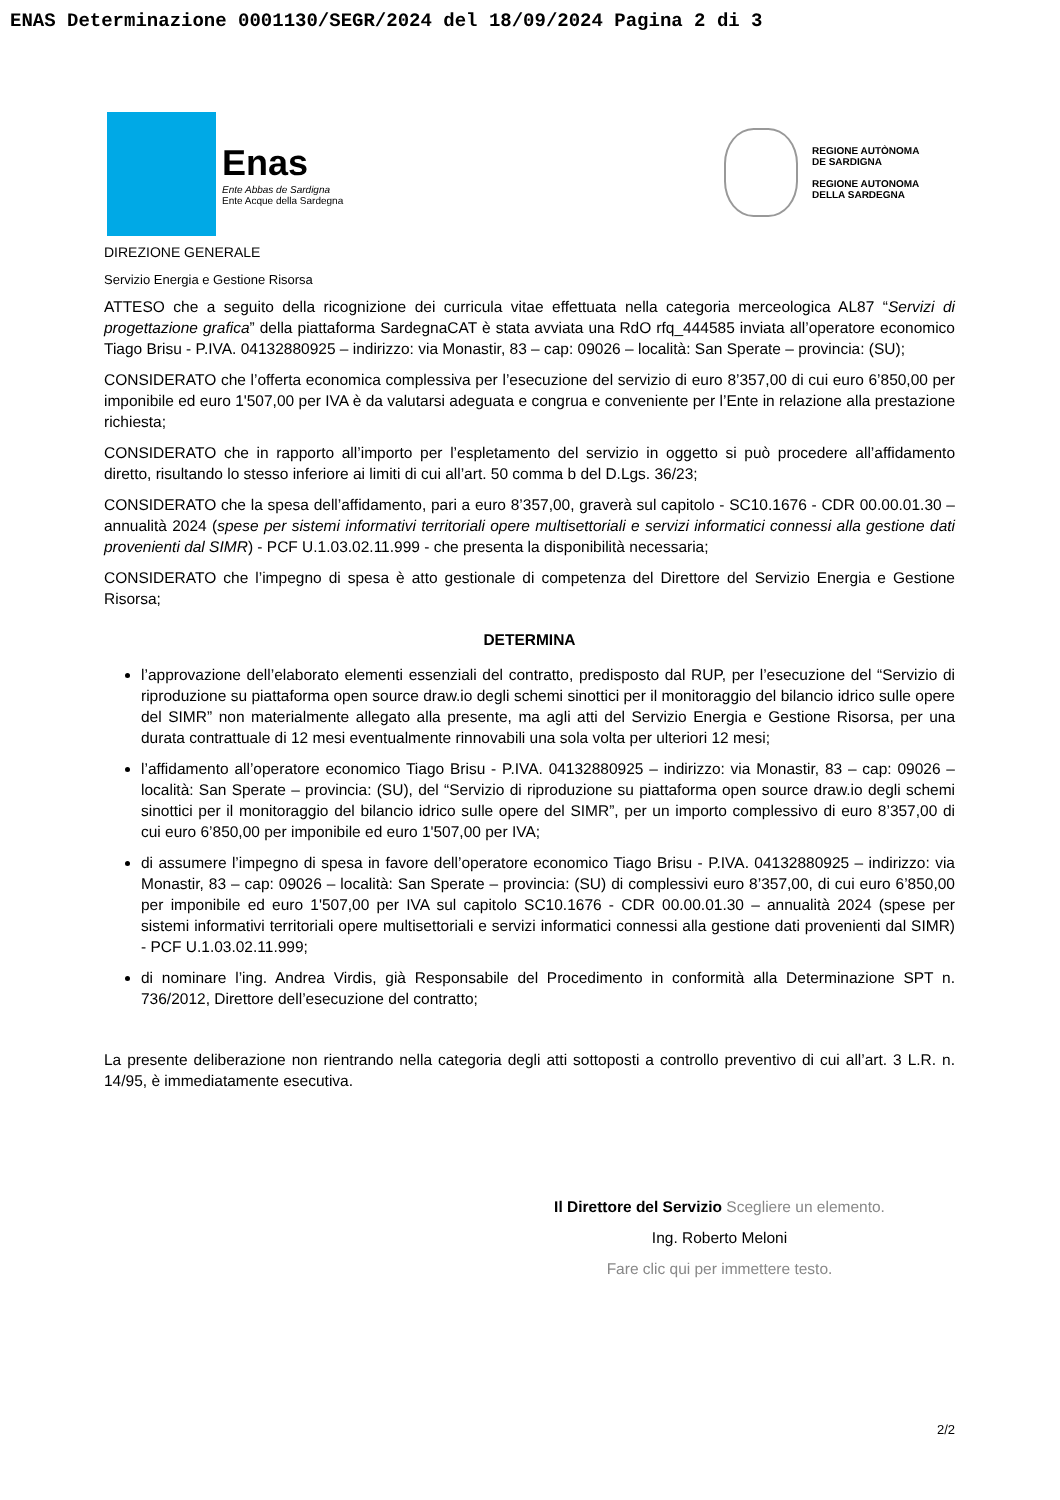ENAS Determinazione 0001130/SEGR/2024 del 18/09/2024 Pagina 2 di 3
Enas
Ente Abbas de Sardigna
Ente Acque della Sardegna
REGIONE AUTÒNOMA
DE SARDIGNA
REGIONE AUTONOMA
DELLA SARDEGNA
DIREZIONE GENERALE
Servizio Energia e Gestione Risorsa
ATTESO che a seguito della ricognizione dei curricula vitae effettuata nella categoria merceologica AL87 “Servizi di progettazione grafica” della piattaforma SardegnaCAT è stata avviata una RdO rfq_444585 inviata all’operatore economico Tiago Brisu - P.IVA. 04132880925 – indirizzo: via Monastir, 83 – cap: 09026 – località: San Sperate – provincia: (SU);
CONSIDERATO che l’offerta economica complessiva per l’esecuzione del servizio di euro 8’357,00 di cui euro 6’850,00 per imponibile ed euro 1'507,00 per IVA è da valutarsi adeguata e congrua e conveniente per l’Ente in relazione alla prestazione richiesta;
CONSIDERATO che in rapporto all’importo per l’espletamento del servizio in oggetto si può procedere all’affidamento diretto, risultando lo stesso inferiore ai limiti di cui all’art. 50 comma b del D.Lgs. 36/23;
CONSIDERATO che la spesa dell’affidamento, pari a euro 8’357,00, graverà sul capitolo - SC10.1676 - CDR 00.00.01.30 – annualità 2024 (spese per sistemi informativi territoriali opere multisettoriali e servizi informatici connessi alla gestione dati provenienti dal SIMR) - PCF U.1.03.02.11.999 - che presenta la disponibilità necessaria;
CONSIDERATO che l’impegno di spesa è atto gestionale di competenza del Direttore del Servizio Energia e Gestione Risorsa;
DETERMINA
l’approvazione dell’elaborato elementi essenziali del contratto, predisposto dal RUP, per l’esecuzione del “Servizio di riproduzione su piattaforma open source draw.io degli schemi sinottici per il monitoraggio del bilancio idrico sulle opere del SIMR” non materialmente allegato alla presente, ma agli atti del Servizio Energia e Gestione Risorsa, per una durata contrattuale di 12 mesi eventualmente rinnovabili una sola volta per ulteriori 12 mesi;
l’affidamento all’operatore economico Tiago Brisu - P.IVA. 04132880925 – indirizzo: via Monastir, 83 – cap: 09026 – località: San Sperate – provincia: (SU), del “Servizio di riproduzione su piattaforma open source draw.io degli schemi sinottici per il monitoraggio del bilancio idrico sulle opere del SIMR”, per un importo complessivo di euro 8’357,00 di cui euro 6’850,00 per imponibile ed euro 1'507,00 per IVA;
di assumere l’impegno di spesa in favore dell’operatore economico Tiago Brisu - P.IVA. 04132880925 – indirizzo: via Monastir, 83 – cap: 09026 – località: San Sperate – provincia: (SU) di complessivi euro 8’357,00, di cui euro 6’850,00 per imponibile ed euro 1'507,00 per IVA sul capitolo SC10.1676 - CDR 00.00.01.30 – annualità 2024 (spese per sistemi informativi territoriali opere multisettoriali e servizi informatici connessi alla gestione dati provenienti dal SIMR) - PCF U.1.03.02.11.999;
di nominare l’ing. Andrea Virdis, già Responsabile del Procedimento in conformità alla Determinazione SPT n. 736/2012, Direttore dell’esecuzione del contratto;
La presente deliberazione non rientrando nella categoria degli atti sottoposti a controllo preventivo di cui all’art. 3 L.R. n. 14/95, è immediatamente esecutiva.
Il Direttore del Servizio Scegliere un elemento.
Ing. Roberto Meloni
Fare clic qui per immettere testo.
2/2